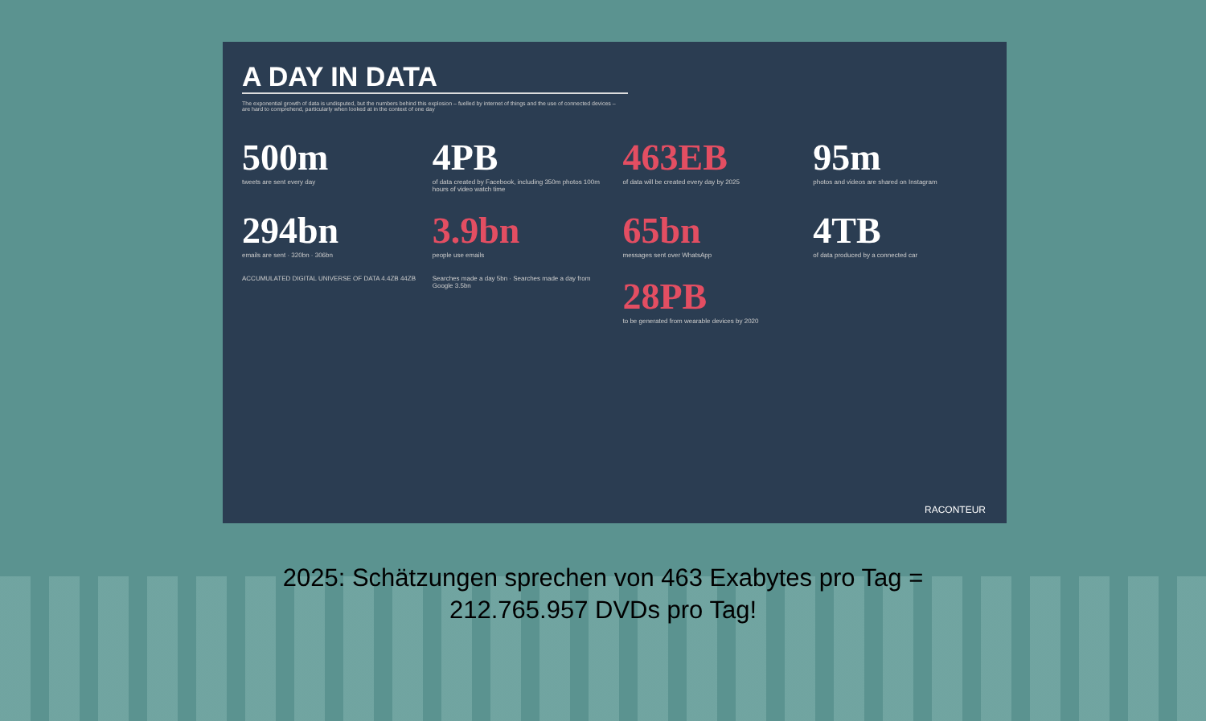A DAY IN DATA
The exponential growth of data is undisputed, but the numbers behind this explosion – fuelled by internet of things and the use of connected devices – are hard to comprehend, particularly when looked at in the context of one day
500m
tweets are sent every day
4PB
of data created by Facebook, including 350m photos 100m hours of video watch time
463EB
of data will be created every day by 2025
95m
photos and videos are shared on Instagram
294bn
emails are sent · 320bn · 306bn
3.9bn
people use emails
65bn
messages sent over WhatsApp
4TB
of data produced by a connected car
ACCUMULATED DIGITAL UNIVERSE OF DATA 4.4ZB 44ZB
Searches made a day 5bn · Searches made a day from Google 3.5bn
28PB
to be generated from wearable devices by 2020
RACONTEUR
2025: Schätzungen sprechen von 463 Exabytes pro Tag =
212.765.957 DVDs pro Tag!